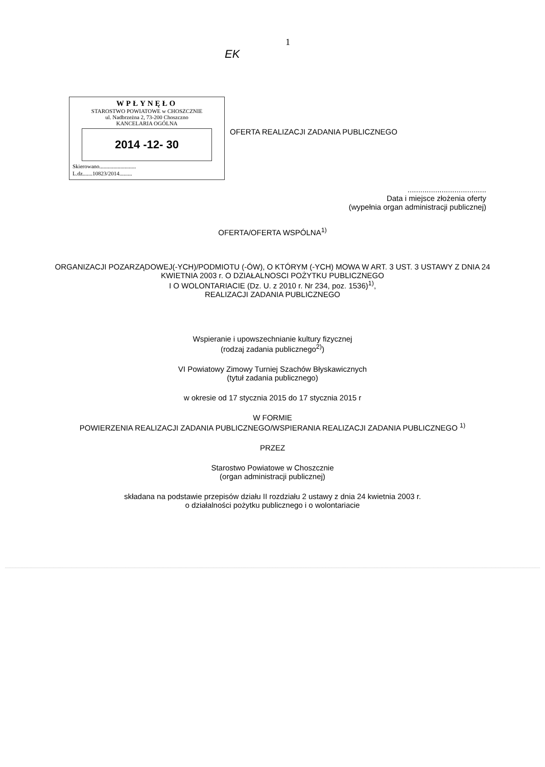1
EK
WPŁYNĘŁO
STAROSTWO POWIATOWE w CHOSZCZNIE
ul. Nadbrzeżna 2, 73-200 Choszczno
KANCELARIA OGÓLNA
2014 -12- 30
Skierowano..........................
L.dz.......10823/2014.........
OFERTA REALIZACJI ZADANIA PUBLICZNEGO
.....................................
Data i miejsce złożenia oferty
(wypełnia organ administracji publicznej)
OFERTA/OFERTA WSPÓLNA<sup>1)</sup>
ORGANIZACJI POZARZĄDOWEJ(-YCH)/PODMIOTU (-ÓW), O KTÓRYM (-YCH) MOWA W ART. 3 UST. 3 USTAWY Z DNIA 24 KWIETNIA 2003 r. O DZIAŁALNOSCI POŻYTKU PUBLICZNEGO
I O WOLONTARIACIE (Dz. U. z 2010 r. Nr 234, poz. 1536)<sup>1)</sup>,
REALIZACJI ZADANIA PUBLICZNEGO
Wspieranie i upowszechnianie kultury fizycznej
(rodzaj zadania publicznego<sup>2)</sup>)
VI Powiatowy Zimowy Turniej Szachów Błyskawicznych
(tytuł zadania publicznego)
w okresie od 17 stycznia 2015 do 17 stycznia 2015 r
W FORMIE
POWIERZENIA REALIZACJI ZADANIA PUBLICZNEGO/WSPIERANIA REALIZACJI ZADANIA PUBLICZNEGO <sup>1)</sup>
PRZEZ
Starostwo Powiatowe w Choszcznie
(organ administracji publicznej)
składana na podstawie przepisów działu II rozdziału 2 ustawy z dnia 24 kwietnia 2003 r.
o działalności pożytku publicznego i o wolontariacie